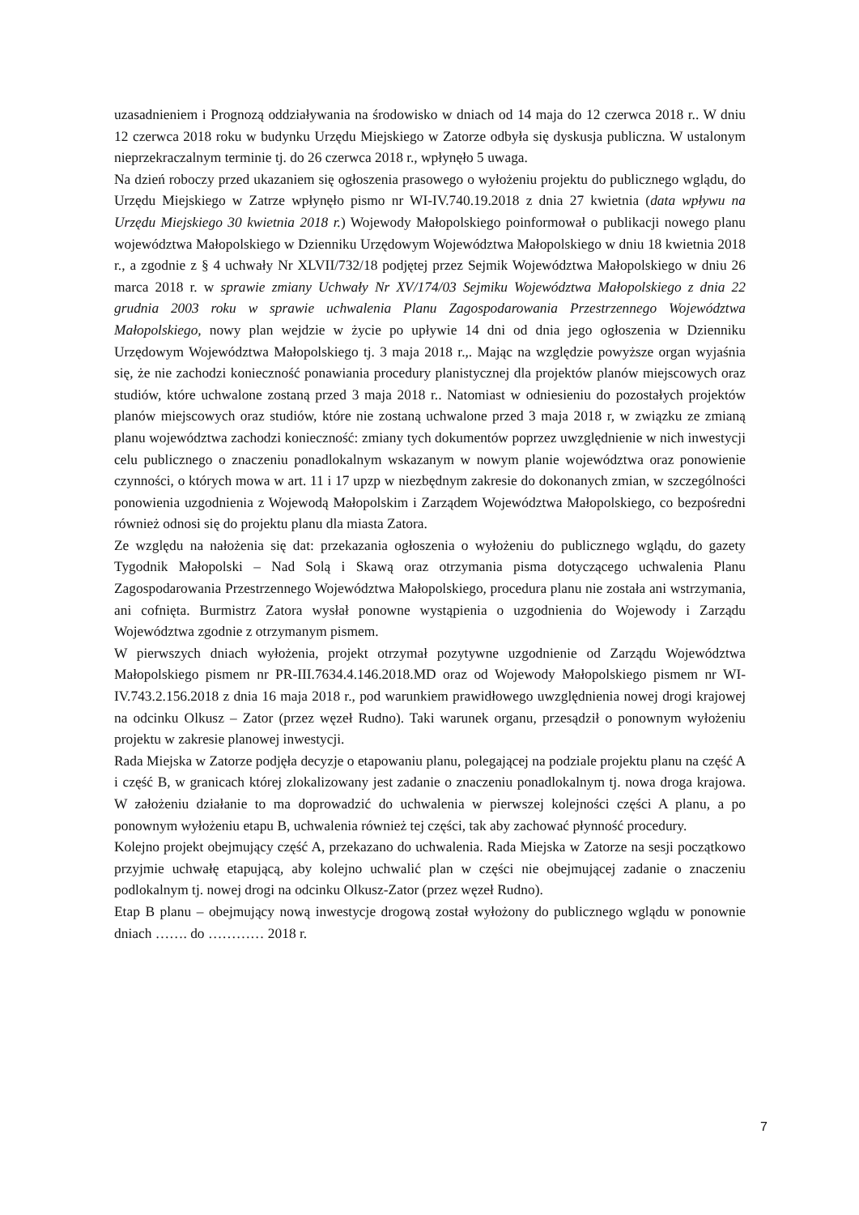uzasadnieniem i Prognozą oddziaływania na środowisko w dniach od 14 maja do 12 czerwca 2018 r.. W dniu 12 czerwca 2018 roku w budynku Urzędu Miejskiego w Zatorze odbyła się dyskusja publiczna. W ustalonym nieprzekraczalnym terminie tj. do 26 czerwca 2018 r., wpłynęło 5 uwaga.
Na dzień roboczy przed ukazaniem się ogłoszenia prasowego o wyłożeniu projektu do publicznego wglądu, do Urzędu Miejskiego w Zatrze wpłynęło pismo nr WI-IV.740.19.2018 z dnia 27 kwietnia (data wpływu na Urzędu Miejskiego 30 kwietnia 2018 r.) Wojewody Małopolskiego poinformował o publikacji nowego planu województwa Małopolskiego w Dzienniku Urzędowym Województwa Małopolskiego w dniu 18 kwietnia 2018 r., a zgodnie z § 4 uchwały Nr XLVII/732/18 podjętej przez Sejmik Województwa Małopolskiego w dniu 26 marca 2018 r. w sprawie zmiany Uchwały Nr XV/174/03 Sejmiku Województwa Małopolskiego z dnia 22 grudnia 2003 roku w sprawie uchwalenia Planu Zagospodarowania Przestrzennego Województwa Małopolskiego, nowy plan wejdzie w życie po upływie 14 dni od dnia jego ogłoszenia w Dzienniku Urzędowym Województwa Małopolskiego tj. 3 maja 2018 r.,. Mając na względzie powyższe organ wyjaśnia się, że nie zachodzi konieczność ponawiania procedury planistycznej dla projektów planów miejscowych oraz studiów, które uchwalone zostaną przed 3 maja 2018 r.. Natomiast w odniesieniu do pozostałych projektów planów miejscowych oraz studiów, które nie zostaną uchwalone przed 3 maja 2018 r, w związku ze zmianą planu województwa zachodzi konieczność: zmiany tych dokumentów poprzez uwzględnienie w nich inwestycji celu publicznego o znaczeniu ponadlokalnym wskazanym w nowym planie województwa oraz ponowienie czynności, o których mowa w art. 11 i 17 upzp w niezbędnym zakresie do dokonanych zmian, w szczególności ponowienia uzgodnienia z Wojewodą Małopolskim i Zarządem Województwa Małopolskiego, co bezpośredni również odnosi się do projektu planu dla miasta Zatora.
Ze względu na nałożenia się dat: przekazania ogłoszenia o wyłożeniu do publicznego wglądu, do gazety Tygodnik Małopolski – Nad Solą i Skawą oraz otrzymania pisma dotyczącego uchwalenia Planu Zagospodarowania Przestrzennego Województwa Małopolskiego, procedura planu nie została ani wstrzymania, ani cofnięta. Burmistrz Zatora wysłał ponowne wystąpienia o uzgodnienia do Wojewody i Zarządu Województwa zgodnie z otrzymanym pismem.
W pierwszych dniach wyłożenia, projekt otrzymał pozytywne uzgodnienie od Zarządu Województwa Małopolskiego pismem nr PR-III.7634.4.146.2018.MD oraz od Wojewody Małopolskiego pismem nr WI-IV.743.2.156.2018 z dnia 16 maja 2018 r., pod warunkiem prawidłowego uwzględnienia nowej drogi krajowej na odcinku Olkusz – Zator (przez węzeł Rudno). Taki warunek organu, przesądził o ponownym wyłożeniu projektu w zakresie planowej inwestycji.
Rada Miejska w Zatorze podjęła decyzje o etapowaniu planu, polegającej na podziale projektu planu na część A i część B, w granicach której zlokalizowany jest zadanie o znaczeniu ponadlokalnym tj. nowa droga krajowa. W założeniu działanie to ma doprowadzić do uchwalenia w pierwszej kolejności części A planu, a po ponownym wyłożeniu etapu B, uchwalenia również tej części, tak aby zachować płynność procedury.
Kolejno projekt obejmujący część A, przekazano do uchwalenia. Rada Miejska w Zatorze na sesji początkowo przyjmie uchwałę etapującą, aby kolejno uchwalić plan w części nie obejmującej zadanie o znaczeniu podlokalnym tj. nowej drogi na odcinku Olkusz-Zator (przez węzeł Rudno).
Etap B planu – obejmujący nową inwestycje drogową został wyłożony do publicznego wglądu w ponownie dniach ……. do ………… 2018 r.
7